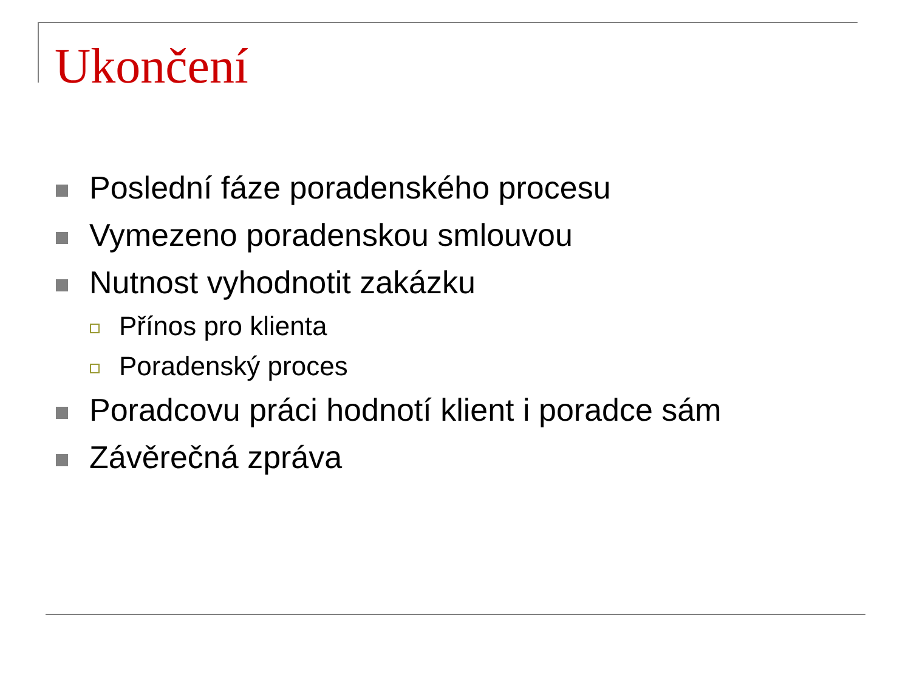Ukončení
Poslední fáze poradenského procesu
Vymezeno poradenskou smlouvou
Nutnost vyhodnotit zakázku
Přínos pro klienta
Poradenský proces
Poradcovu práci hodnotí klient i poradce sám
Závěrečná zpráva